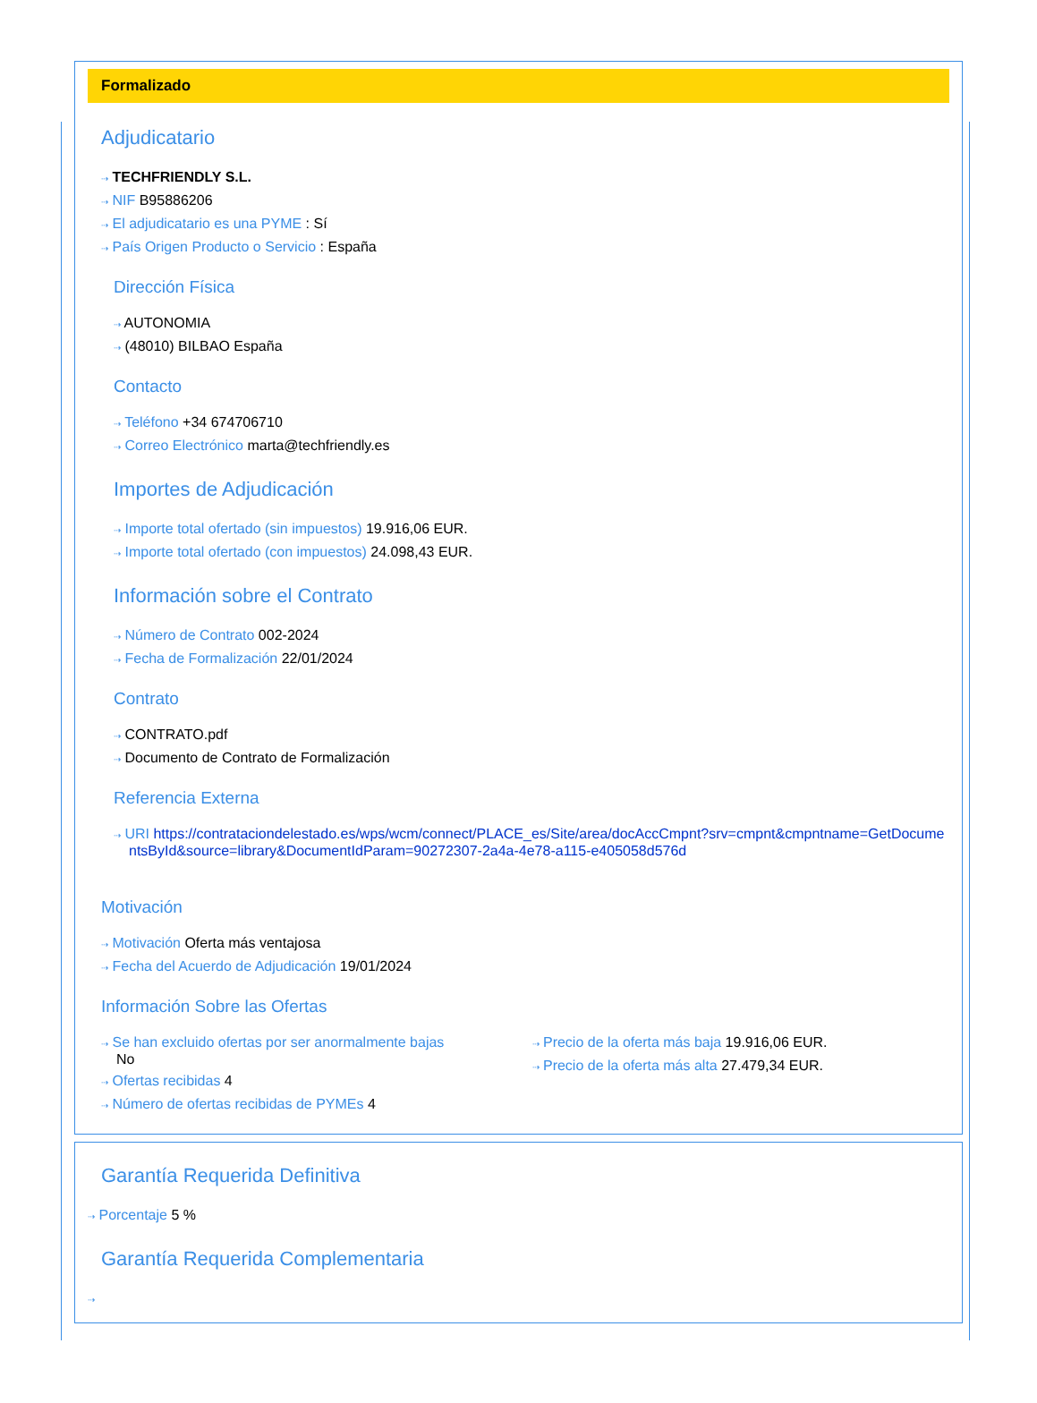Formalizado
Adjudicatario
⇢ TECHFRIENDLY S.L.
⇢ NIF B95886206
⇢ El adjudicatario es una PYME : Sí
⇢ País Origen Producto o Servicio : España
Dirección Física
⇢ AUTONOMIA
⇢ (48010) BILBAO España
Contacto
⇢ Teléfono +34 674706710
⇢ Correo Electrónico marta@techfriendly.es
Importes de Adjudicación
⇢ Importe total ofertado (sin impuestos) 19.916,06 EUR.
⇢ Importe total ofertado (con impuestos) 24.098,43 EUR.
Información sobre el Contrato
⇢ Número de Contrato 002-2024
⇢ Fecha de Formalización 22/01/2024
Contrato
⇢ CONTRATO.pdf
⇢ Documento de Contrato de Formalización
Referencia Externa
⇢ URI https://contrataciondelestado.es/wps/wcm/connect/PLACE_es/Site/area/docAccCmpnt?srv=cmpnt&cmpntname=GetDocumentsById&source=library&DocumentIdParam=90272307-2a4a-4e78-a115-e405058d576d
Motivación
⇢ Motivación Oferta más ventajosa
⇢ Fecha del Acuerdo de Adjudicación 19/01/2024
Información Sobre las Ofertas
⇢ Se han excluido ofertas por ser anormalmente bajas
No
⇢ Ofertas recibidas 4
⇢ Número de ofertas recibidas de PYMEs 4
⇢ Precio de la oferta más baja 19.916,06 EUR.
⇢ Precio de la oferta más alta 27.479,34 EUR.
Garantía Requerida Definitiva
⇢ Porcentaje 5 %
Garantía Requerida Complementaria
⇢